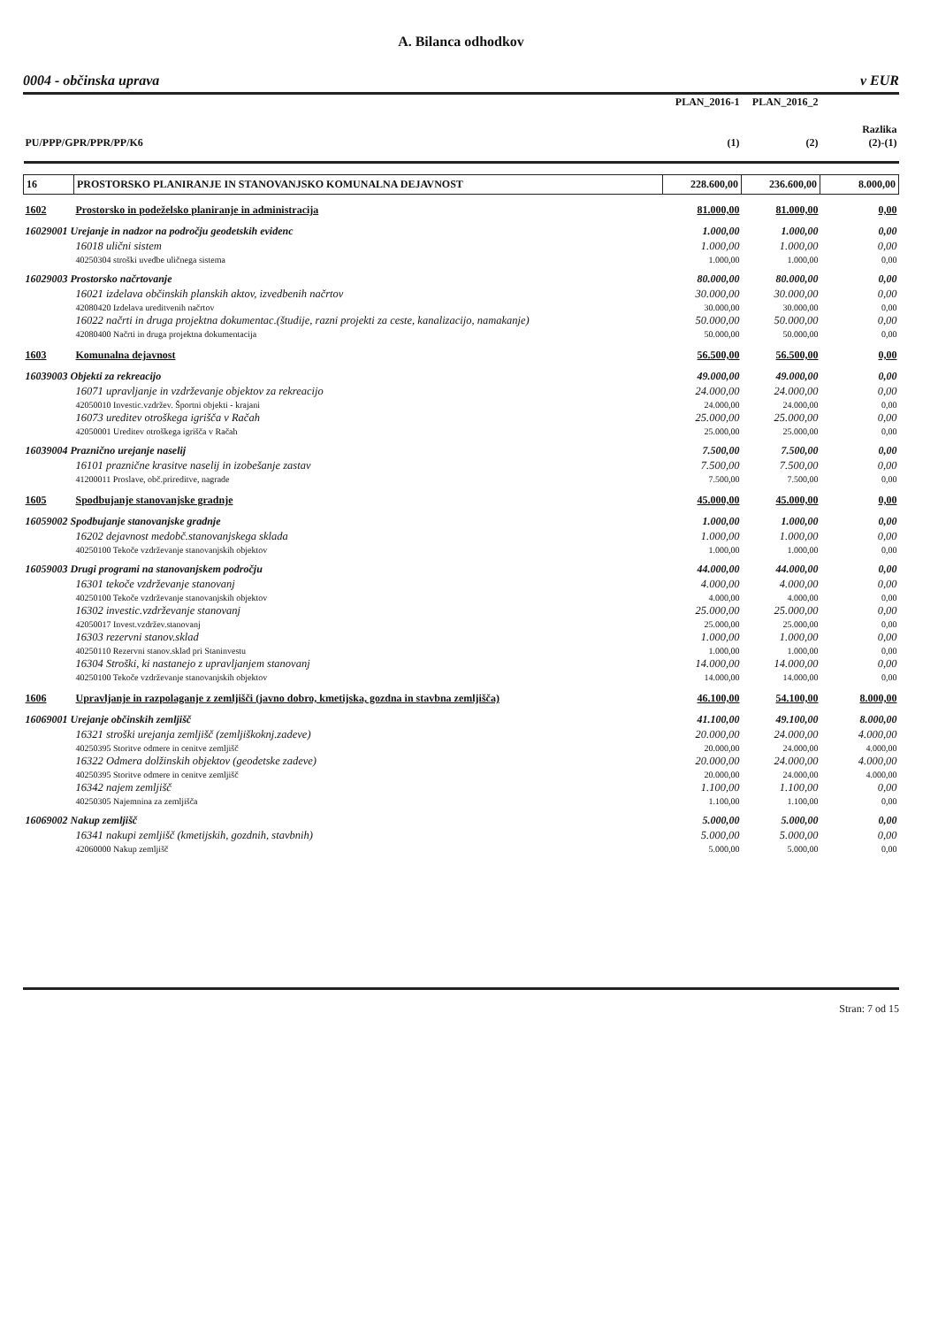A. Bilanca odhodkov
0004 - občinska uprava v EUR
| | | PLAN_2016-1 | PLAN_2016_2 | |
| PU/PPP/GPR/PPR/PP/K6 | | (1) | (2) | Razlika (2)-(1) |
| 16 | PROSTORSKO PLANIRANJE IN STANOVANJSKO KOMUNALNA DEJAVNOST | 228.600,00 | 236.600,00 | 8.000,00 |
| 1602 | Prostorsko in podeželsko planiranje in administracija | 81.000,00 | 81.000,00 | 0,00 |
| 16029001 Urejanje in nadzor na področju geodetskih evidenc | | 1.000,00 | 1.000,00 | 0,00 |
| | 16018 ulični sistem | 1.000,00 | 1.000,00 | 0,00 |
| | 40250304 stroški uvedbe uličnega sistema | 1.000,00 | 1.000,00 | 0,00 |
| 16029003 Prostorsko načrtovanje | | 80.000,00 | 80.000,00 | 0,00 |
| | 16021 izdelava občinskih planskih aktov, izvedbenih načrtov | 30.000,00 | 30.000,00 | 0,00 |
| | 42080420 Izdelava ureditvenih načrtov | 30.000,00 | 30.000,00 | 0,00 |
| | 16022 načrti in druga projektna dokumentac.(študije, razni projekti za ceste, kanalizacijo, namakanje) | 50.000,00 | 50.000,00 | 0,00 |
| | 42080400 Načrti in druga projektna dokumentacija | 50.000,00 | 50.000,00 | 0,00 |
| 1603 | Komunalna dejavnost | 56.500,00 | 56.500,00 | 0,00 |
| 16039003 Objekti za rekreacijo | | 49.000,00 | 49.000,00 | 0,00 |
| | 16071 upravljanje in vzdrževanje objektov za rekreacijo | 24.000,00 | 24.000,00 | 0,00 |
| | 42050010 Investic.vzdržev. Športni objekti - krajani | 24.000,00 | 24.000,00 | 0,00 |
| | 16073 ureditev otroškega igrišča v Račah | 25.000,00 | 25.000,00 | 0,00 |
| | 42050001 Ureditev otroškega igrišča v Račah | 25.000,00 | 25.000,00 | 0,00 |
| 16039004 Praznično urejanje naselij | | 7.500,00 | 7.500,00 | 0,00 |
| | 16101 praznične krasitve naselij in izobešanje zastav | 7.500,00 | 7.500,00 | 0,00 |
| | 41200011 Proslave, obč.prireditve, nagrade | 7.500,00 | 7.500,00 | 0,00 |
| 1605 | Spodbujanje stanovanjske gradnje | 45.000,00 | 45.000,00 | 0,00 |
| 16059002 Spodbujanje stanovanjske gradnje | | 1.000,00 | 1.000,00 | 0,00 |
| | 16202 dejavnost medobč.stanovanjskega sklada | 1.000,00 | 1.000,00 | 0,00 |
| | 40250100 Tekoče vzdrževanje stanovanjskih objektov | 1.000,00 | 1.000,00 | 0,00 |
| 16059003 Drugi programi na stanovanjskem področju | | 44.000,00 | 44.000,00 | 0,00 |
| | 16301 tekoče vzdrževanje stanovanj | 4.000,00 | 4.000,00 | 0,00 |
| | 40250100 Tekoče vzdrževanje stanovanjskih objektov | 4.000,00 | 4.000,00 | 0,00 |
| | 16302 investic.vzdrževanje stanovanj | 25.000,00 | 25.000,00 | 0,00 |
| | 42050017 Invest.vzdržev.stanovanj | 25.000,00 | 25.000,00 | 0,00 |
| | 16303 rezervni stanov.sklad | 1.000,00 | 1.000,00 | 0,00 |
| | 40250110 Rezervni stanov.sklad pri Staninvestu | 1.000,00 | 1.000,00 | 0,00 |
| | 16304 Stroški, ki nastanejo z upravljanjem stanovanj | 14.000,00 | 14.000,00 | 0,00 |
| | 40250100 Tekoče vzdrževanje stanovanjskih objektov | 14.000,00 | 14.000,00 | 0,00 |
| 1606 | Upravljanje in razpolaganje z zemljišči (javno dobro, kmetijska, gozdna in stavbna zemljišča) | 46.100,00 | 54.100,00 | 8.000,00 |
| 16069001 Urejanje občinskih zemljišč | | 41.100,00 | 49.100,00 | 8.000,00 |
| | 16321 stroški urejanja zemljišč (zemljiškoknj.zadeve) | 20.000,00 | 24.000,00 | 4.000,00 |
| | 40250395 Storitve odmere in cenitve zemljišč | 20.000,00 | 24.000,00 | 4.000,00 |
| | 16322 Odmera dolžinskih objektov (geodetske zadeve) | 20.000,00 | 24.000,00 | 4.000,00 |
| | 40250395 Storitve odmere in cenitve zemljišč | 20.000,00 | 24.000,00 | 4.000,00 |
| | 16342 najem zemljišč | 1.100,00 | 1.100,00 | 0,00 |
| | 40250305 Najemnina za zemljišča | 1.100,00 | 1.100,00 | 0,00 |
| 16069002 Nakup zemljišč | | 5.000,00 | 5.000,00 | 0,00 |
| | 16341 nakupi zemljišč (kmetijskih, gozdnih, stavbnih) | 5.000,00 | 5.000,00 | 0,00 |
| | 42060000 Nakup zemljišč | 5.000,00 | 5.000,00 | 0,00 |
Stran: 7 od 15